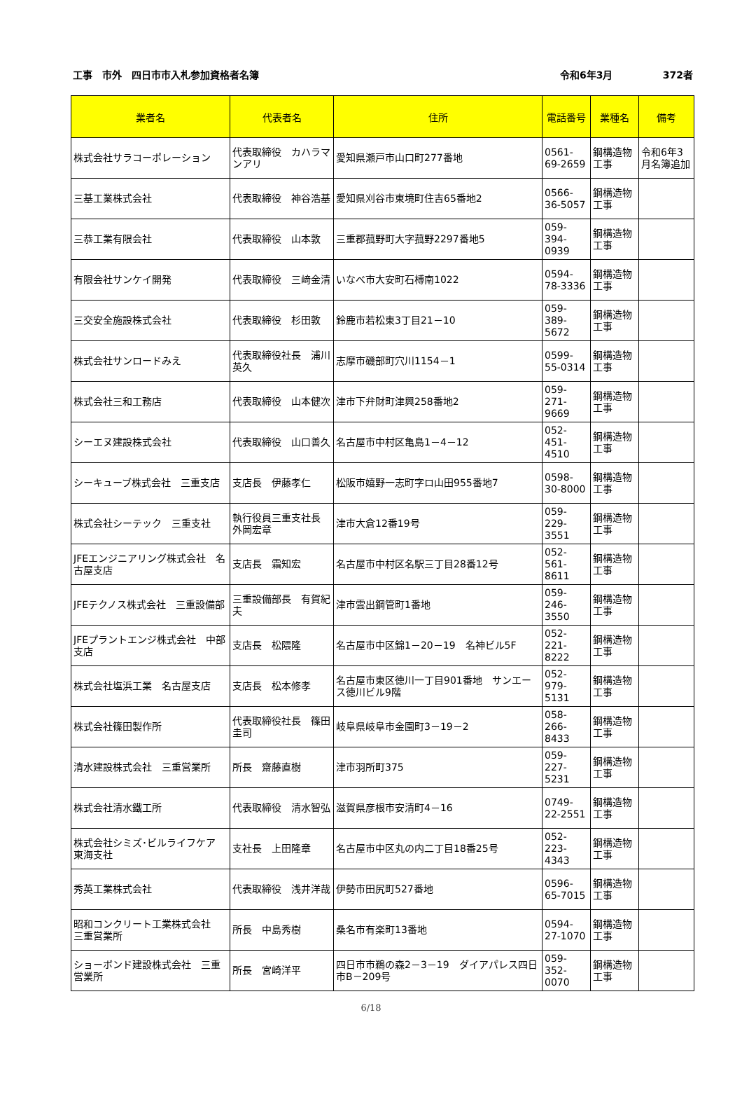工事　市外　四日市市入札参加資格者名簿 令和6年3月 372者
| 業者名 | 代表者名 | 住所 | 電話番号 | 業種名 | 備考 |
| --- | --- | --- | --- | --- | --- |
| 株式会社サラコーポレーション | 代表取締役 カハラマンアリ | 愛知県瀬戸市山口町277番地 | 0561-69-2659 | 鋼構造物工事 | 令和6年3月名簿追加 |
| 三基工業株式会社 | 代表取締役 神谷浩基 | 愛知県刈谷市東境町住吉65番地2 | 0566-36-5057 | 鋼構造物工事 | |
| 三恭工業有限会社 | 代表取締役 山本敦 | 三重郡菰野町大字菰野2297番地5 | 059-394-0939 | 鋼構造物工事 | |
| 有限会社サンケイ開発 | 代表取締役 三﨑金清 | いなべ市大安町石榑南1022 | 0594-78-3336 | 鋼構造物工事 | |
| 三交安全施設株式会社 | 代表取締役 杉田敦 | 鈴鹿市若松東3丁目21－10 | 059-389-5672 | 鋼構造物工事 | |
| 株式会社サンロードみえ | 代表取締役社長 浦川英久 | 志摩市磯部町穴川1154－1 | 0599-55-0314 | 鋼構造物工事 | |
| 株式会社三和工務店 | 代表取締役 山本健次 | 津市下弁財町津興258番地2 | 059-271-9669 | 鋼構造物工事 | |
| シーエヌ建設株式会社 | 代表取締役 山口善久 | 名古屋市中村区亀島1－4－12 | 052-451-4510 | 鋼構造物工事 | |
| シーキューブ株式会社 三重支店 | 支店長 伊藤孝仁 | 松阪市嬉野一志町字ロ山田955番地7 | 0598-30-8000 | 鋼構造物工事 | |
| 株式会社シーテック 三重支社 | 執行役員三重支社長 外岡宏章 | 津市大倉12番19号 | 059-229-3551 | 鋼構造物工事 | |
| JFEエンジニアリング株式会社 名古屋支店 | 支店長 霜知宏 | 名古屋市中村区名駅三丁目28番12号 | 052-561-8611 | 鋼構造物工事 | |
| JFEテクノス株式会社 三重設備部 | 三重設備部長 有賀紀夫 | 津市雲出鋼管町1番地 | 059-246-3550 | 鋼構造物工事 | |
| JFEプラントエンジ株式会社 中部支店 | 支店長 松隈隆 | 名古屋市中区錦1－20－19 名神ビル5F | 052-221-8222 | 鋼構造物工事 | |
| 株式会社塩浜工業 名古屋支店 | 支店長 松本修孝 | 名古屋市東区徳川一丁目901番地 サンエース徳川ビル9階 | 052-979-5131 | 鋼構造物工事 | |
| 株式会社篠田製作所 | 代表取締役社長 篠田圭司 | 岐阜県岐阜市金園町3－19－2 | 058-266-8433 | 鋼構造物工事 | |
| 清水建設株式会社 三重営業所 | 所長 齋藤直樹 | 津市羽所町375 | 059-227-5231 | 鋼構造物工事 | |
| 株式会社清水鐵工所 | 代表取締役 清水智弘 | 滋賀県彦根市安清町4－16 | 0749-22-2551 | 鋼構造物工事 | |
| 株式会社シミズ･ビルライフケア 東海支社 | 支社長 上田隆章 | 名古屋市中区丸の内二丁目18番25号 | 052-223-4343 | 鋼構造物工事 | |
| 秀英工業株式会社 | 代表取締役 浅井洋哉 | 伊勢市田尻町527番地 | 0596-65-7015 | 鋼構造物工事 | |
| 昭和コンクリート工業株式会社 三重営業所 | 所長 中島秀樹 | 桑名市有楽町13番地 | 0594-27-1070 | 鋼構造物工事 | |
| ショーボンド建設株式会社 三重営業所 | 所長 宮崎洋平 | 四日市市鵜の森2－3－19 ダイアパレス四日市B－209号 | 059-352-0070 | 鋼構造物工事 | |
6/18